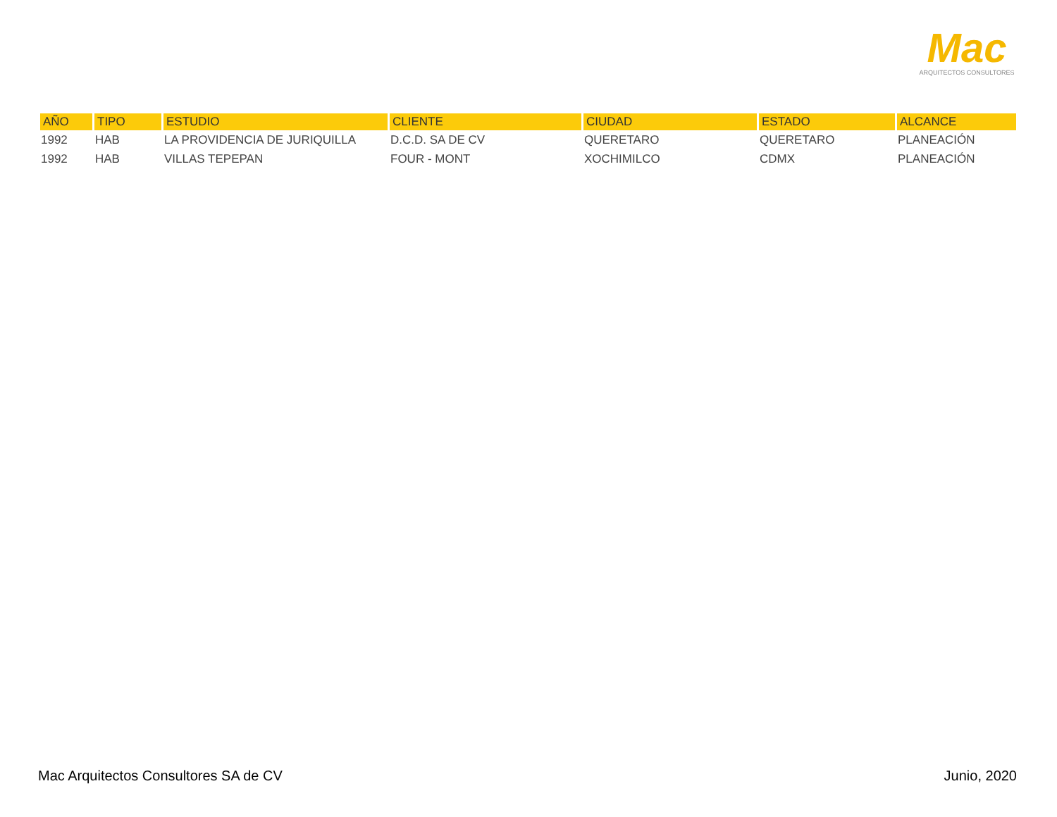Mac
ARQUITECTOS CONSULTORES
| AÑO | TIPO | ESTUDIO | CLIENTE | CIUDAD | ESTADO | ALCANCE |
| --- | --- | --- | --- | --- | --- | --- |
| 1992 | HAB | LA PROVIDENCIA DE JURIQUILLA | D.C.D. SA DE CV | QUERETARO | QUERETARO | PLANEACIÓN |
| 1992 | HAB | VILLAS TEPEPAN | FOUR - MONT | XOCHIMILCO | CDMX | PLANEACIÓN |
Mac Arquitectos Consultores SA de CV Junio, 2020